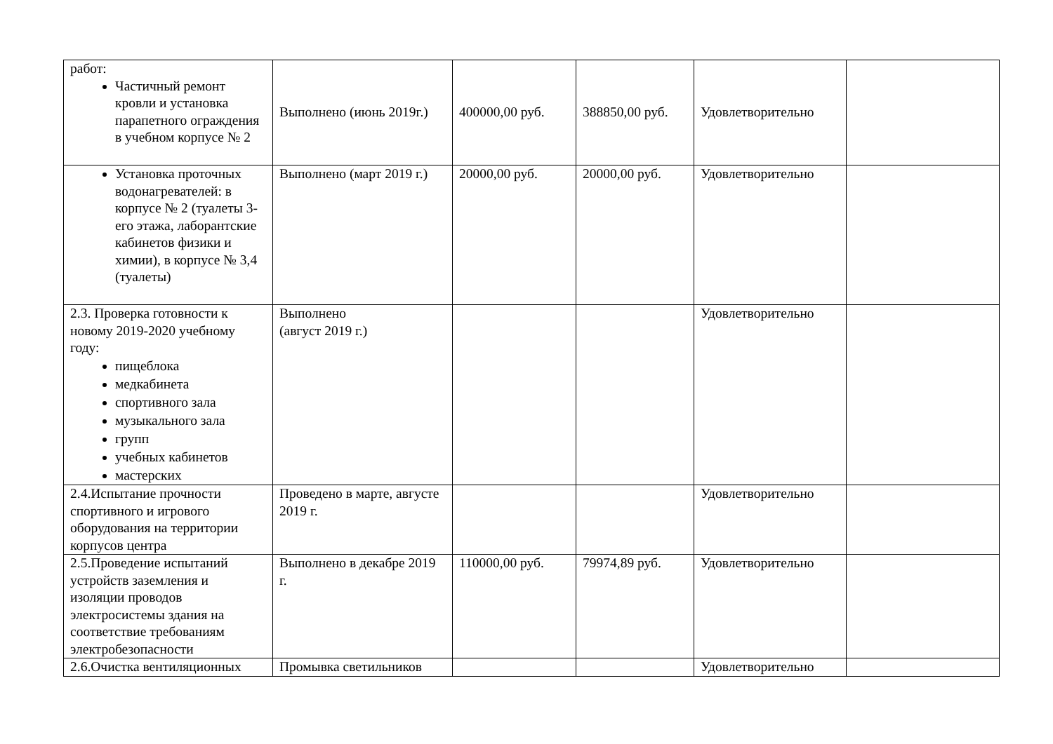| работ: Частичный ремонт кровли и установка парапетного ограждения в учебном корпусе № 2 | Выполнено (июнь 2019г.) | 400000,00 руб. | 388850,00 руб. | Удовлетворительно | |
| Установка проточных водонагревателей: в корпусе № 2 (туалеты 3-его этажа, лаборантские кабинетов физики и химии), в корпусе № 3,4 (туалеты) | Выполнено (март 2019 г.) | 20000,00 руб. | 20000,00 руб. | Удовлетворительно | |
| 2.3. Проверка готовности к новому 2019-2020 учебному году: пищеблока медкабинета спортивного зала музыкального зала групп учебных кабинетов мастерских | Выполнено (август 2019 г.) | | | Удовлетворительно | |
| 2.4.Испытание прочности спортивного и игрового оборудования на территории корпусов центра | Проведено в марте, августе 2019 г. | | | Удовлетворительно | |
| 2.5.Проведение испытаний устройств заземления и изоляции проводов электросистемы здания на соответствие требованиям электробезопасности | Выполнено в декабре 2019 г. | 110000,00 руб. | 79974,89 руб. | Удовлетворительно | |
| 2.6.Очистка вентиляционных | Промывка светильников | | | Удовлетворительно | |